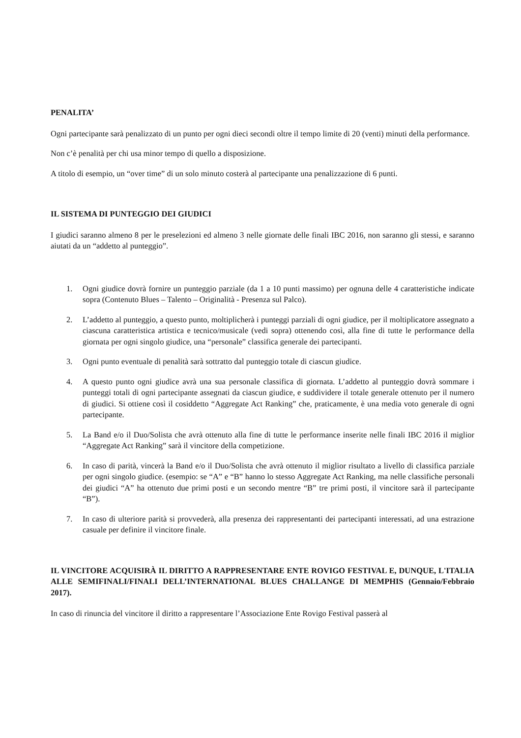PENALITA’
Ogni partecipante sarà penalizzato di un punto per ogni dieci secondi oltre il tempo limite di 20 (venti) minuti della performance.
Non c’è penalità per chi usa minor tempo di quello a disposizione.
A titolo di esempio, un “over time” di un solo minuto costerà al partecipante una penalizzazione di 6 punti.
IL SISTEMA DI PUNTEGGIO DEI GIUDICI
I giudici saranno almeno 8 per le preselezioni ed almeno 3 nelle giornate delle finali IBC 2016, non saranno gli stessi, e saranno aiutati da un “addetto al punteggio”.
1. Ogni giudice dovrà fornire un punteggio parziale (da 1 a 10 punti massimo) per ognuna delle 4 caratteristiche indicate sopra (Contenuto Blues – Talento – Originalità - Presenza sul Palco).
2. L’addetto al punteggio, a questo punto, moltiplicherà i punteggi parziali di ogni giudice, per il moltiplicatore assegnato a ciascuna caratteristica artistica e tecnico/musicale (vedi sopra) ottenendo così, alla fine di tutte le performance della giornata per ogni singolo giudice, una “personale” classifica generale dei partecipanti.
3. Ogni punto eventuale di penalità sarà sottratto dal punteggio totale di ciascun giudice.
4. A questo punto ogni giudice avrà una sua personale classifica di giornata. L’addetto al punteggio dovrà sommare i punteggi totali di ogni partecipante assegnati da ciascun giudice, e suddividere il totale generale ottenuto per il numero di giudici. Si ottiene così il cosiddetto “Aggregate Act Ranking” che, praticamente, è una media voto generale di ogni partecipante.
5. La Band e/o il Duo/Solista che avrà ottenuto alla fine di tutte le performance inserite nelle finali IBC 2016 il miglior “Aggregate Act Ranking” sarà il vincitore della competizione.
6. In caso di parità, vincerà la Band e/o il Duo/Solista che avrà ottenuto il miglior risultato a livello di classifica parziale per ogni singolo giudice. (esempio: se “A” e “B” hanno lo stesso Aggregate Act Ranking, ma nelle classifiche personali dei giudici “A” ha ottenuto due primi posti e un secondo mentre “B” tre primi posti, il vincitore sarà il partecipante “B”).
7. In caso di ulteriore parità si provvederà, alla presenza dei rappresentanti dei partecipanti interessati, ad una estrazione casuale per definire il vincitore finale.
IL VINCITORE ACQUISIRÀ IL DIRITTO A RAPPRESENTARE ENTE ROVIGO FESTIVAL E, DUNQUE, L'ITALIA ALLE SEMIFINALI/FINALI DELL’INTERNATIONAL BLUES CHALLANGE DI MEMPHIS (Gennaio/Febbraio 2017).
In caso di rinuncia del vincitore il diritto a rappresentare l’Associazione Ente Rovigo Festival passerà al